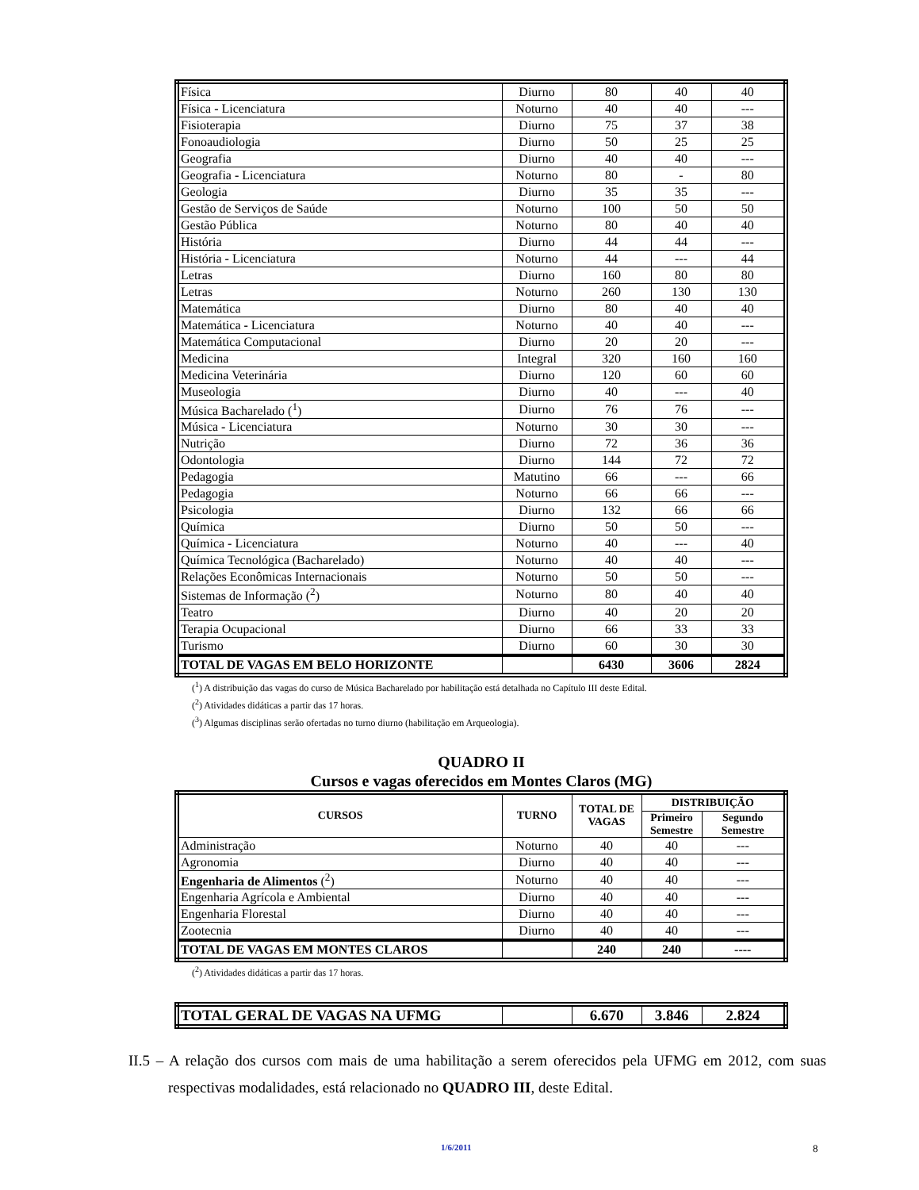| Física | Diurno | 80 | 40 | 40 |
| Física - Licenciatura | Noturno | 40 | 40 | --- |
| Fisioterapia | Diurno | 75 | 37 | 38 |
| Fonoaudiologia | Diurno | 50 | 25 | 25 |
| Geografia | Diurno | 40 | 40 | --- |
| Geografia - Licenciatura | Noturno | 80 | - | 80 |
| Geologia | Diurno | 35 | 35 | --- |
| Gestão de Serviços de Saúde | Noturno | 100 | 50 | 50 |
| Gestão Pública | Noturno | 80 | 40 | 40 |
| História | Diurno | 44 | 44 | --- |
| História - Licenciatura | Noturno | 44 | --- | 44 |
| Letras | Diurno | 160 | 80 | 80 |
| Letras | Noturno | 260 | 130 | 130 |
| Matemática | Diurno | 80 | 40 | 40 |
| Matemática - Licenciatura | Noturno | 40 | 40 | --- |
| Matemática Computacional | Diurno | 20 | 20 | --- |
| Medicina | Integral | 320 | 160 | 160 |
| Medicina Veterinária | Diurno | 120 | 60 | 60 |
| Museologia | Diurno | 40 | --- | 40 |
| Música Bacharelado (<sup>1</sup>) | Diurno | 76 | 76 | --- |
| Música - Licenciatura | Noturno | 30 | 30 | --- |
| Nutrição | Diurno | 72 | 36 | 36 |
| Odontologia | Diurno | 144 | 72 | 72 |
| Pedagogia | Matutino | 66 | --- | 66 |
| Pedagogia | Noturno | 66 | 66 | --- |
| Psicologia | Diurno | 132 | 66 | 66 |
| Química | Diurno | 50 | 50 | --- |
| Química - Licenciatura | Noturno | 40 | --- | 40 |
| Química Tecnológica (Bacharelado) | Noturno | 40 | 40 | --- |
| Relações Econômicas Internacionais | Noturno | 50 | 50 | --- |
| Sistemas de Informação (<sup>2</sup>) | Noturno | 80 | 40 | 40 |
| Teatro | Diurno | 40 | 20 | 20 |
| Terapia Ocupacional | Diurno | 66 | 33 | 33 |
| Turismo | Diurno | 60 | 30 | 30 |
| TOTAL DE VAGAS EM BELO HORIZONTE | | 6430 | 3606 | 2824 |
(<sup>1</sup>) A distribuição das vagas do curso de Música Bacharelado por habilitação está detalhada no Capítulo III deste Edital.
(<sup>2</sup>) Atividades didáticas a partir das 17 horas.
(<sup>3</sup>) Algumas disciplinas serão ofertadas no turno diurno (habilitação em Arqueologia).
QUADRO II
Cursos e vagas oferecidos em Montes Claros (MG)
| CURSOS | TURNO | TOTAL DE VAGAS | DISTRIBUIÇÃO | |
| --- | --- | --- | --- | --- |
| | | | Primeiro Semestre | Segundo Semestre |
| Administração | Noturno | 40 | 40 | --- |
| Agronomia | Diurno | 40 | 40 | --- |
| Engenharia de Alimentos (<sup>2</sup>) | Noturno | 40 | 40 | --- |
| Engenharia Agrícola e Ambiental | Diurno | 40 | 40 | --- |
| Engenharia Florestal | Diurno | 40 | 40 | --- |
| Zootecnia | Diurno | 40 | 40 | --- |
| TOTAL DE VAGAS EM MONTES CLAROS | | 240 | 240 | ---- |
(<sup>2</sup>) Atividades didáticas a partir das 17 horas.
| TOTAL GERAL DE VAGAS NA UFMG | | 6.670 | 3.846 | 2.824 |
II.5 – A relação dos cursos com mais de uma habilitação a serem oferecidos pela UFMG em 2012, com suas respectivas modalidades, está relacionado no QUADRO III, deste Edital.
1/6/2011 8